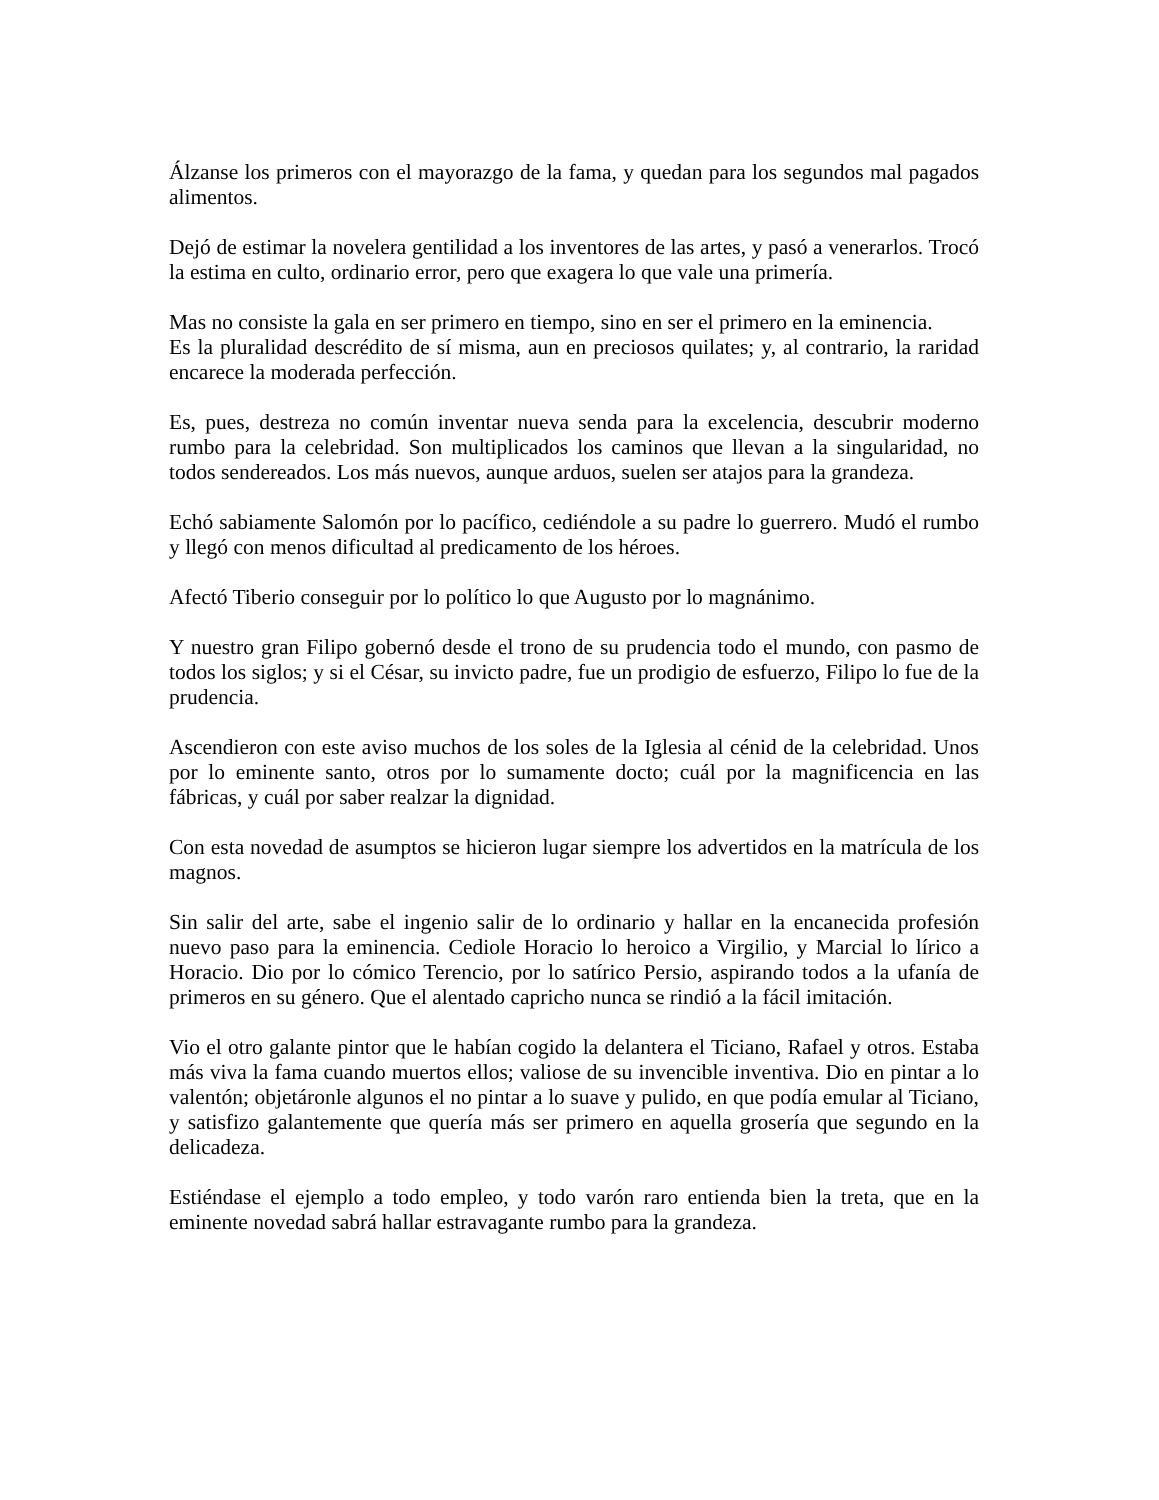Álzanse los primeros con el mayorazgo de la fama, y quedan para los segundos mal pagados alimentos.
Dejó de estimar la novelera gentilidad a los inventores de las artes, y pasó a venerarlos. Trocó la estima en culto, ordinario error, pero que exagera lo que vale una primería.
Mas no consiste la gala en ser primero en tiempo, sino en ser el primero en la eminencia.
Es la pluralidad descrédito de sí misma, aun en preciosos quilates; y, al contrario, la raridad encarece la moderada perfección.
Es, pues, destreza no común inventar nueva senda para la excelencia, descubrir moderno rumbo para la celebridad. Son multiplicados los caminos que llevan a la singularidad, no todos sendereados. Los más nuevos, aunque arduos, suelen ser atajos para la grandeza.
Echó sabiamente Salomón por lo pacífico, cediéndole a su padre lo guerrero. Mudó el rumbo y llegó con menos dificultad al predicamento de los héroes.
Afectó Tiberio conseguir por lo político lo que Augusto por lo magnánimo.
Y nuestro gran Filipo gobernó desde el trono de su prudencia todo el mundo, con pasmo de todos los siglos; y si el César, su invicto padre, fue un prodigio de esfuerzo, Filipo lo fue de la prudencia.
Ascendieron con este aviso muchos de los soles de la Iglesia al cénid de la celebridad. Unos por lo eminente santo, otros por lo sumamente docto; cuál por la magnificencia en las fábricas, y cuál por saber realzar la dignidad.
Con esta novedad de asumptos se hicieron lugar siempre los advertidos en la matrícula de los magnos.
Sin salir del arte, sabe el ingenio salir de lo ordinario y hallar en la encanecida profesión nuevo paso para la eminencia. Cediole Horacio lo heroico a Virgilio, y Marcial lo lírico a Horacio. Dio por lo cómico Terencio, por lo satírico Persio, aspirando todos a la ufanía de primeros en su género. Que el alentado capricho nunca se rindió a la fácil imitación.
Vio el otro galante pintor que le habían cogido la delantera el Ticiano, Rafael y otros. Estaba más viva la fama cuando muertos ellos; valiose de su invencible inventiva. Dio en pintar a lo valentón; objetáronle algunos el no pintar a lo suave y pulido, en que podía emular al Ticiano, y satisfizo galantemente que quería más ser primero en aquella grosería que segundo en la delicadeza.
Estiéndase el ejemplo a todo empleo, y todo varón raro entienda bien la treta, que en la eminente novedad sabrá hallar estravagante rumbo para la grandeza.